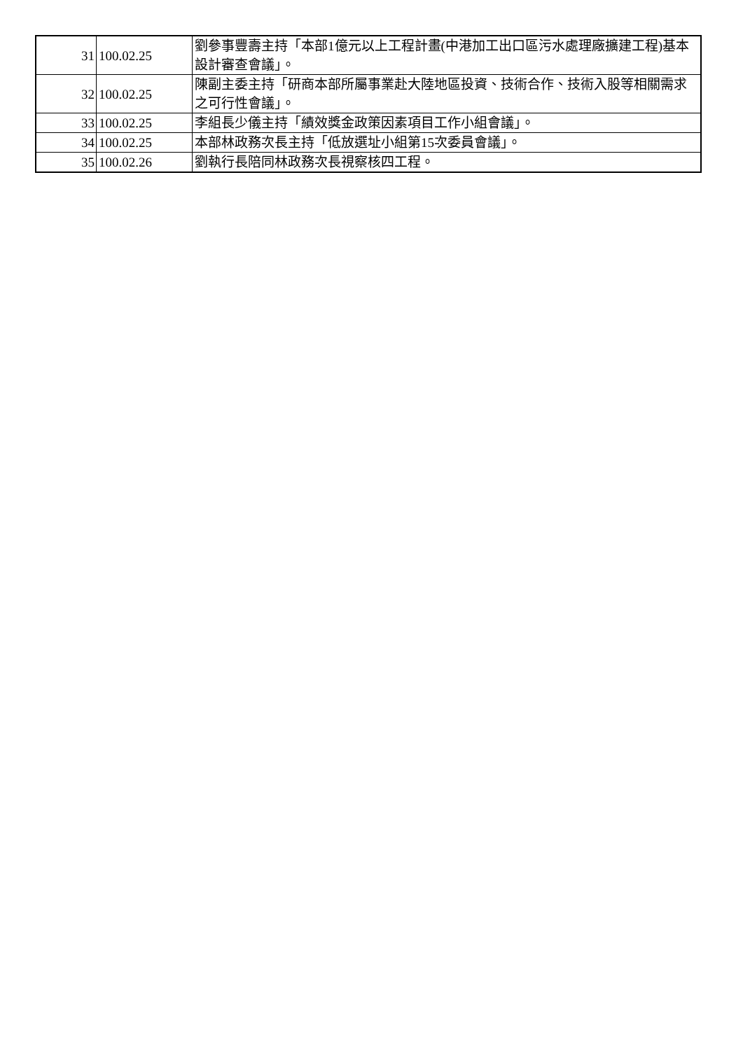| 31 | 100.02.25 | 劉參事豐壽主持「本部1億元以上工程計畫(中港加工出口區污水處理廠擴建工程)基本設計審查會議」。 |
| 32 | 100.02.25 | 陳副主委主持「研商本部所屬事業赴大陸地區投資、技術合作、技術入股等相關需求之可行性會議」。 |
| 33 | 100.02.25 | 李組長少儀主持「績效獎金政策因素項目工作小組會議」。 |
| 34 | 100.02.25 | 本部林政務次長主持「低放選址小組第15次委員會議」。 |
| 35 | 100.02.26 | 劉執行長陪同林政務次長視察核四工程。 |